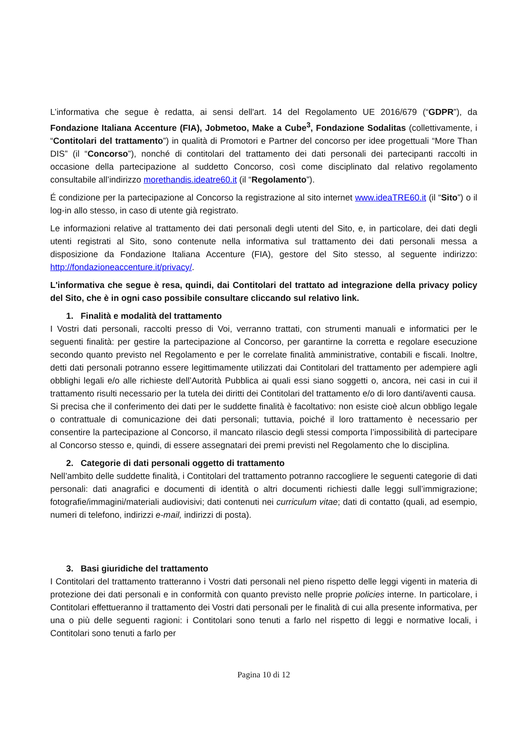L’informativa che segue è redatta, ai sensi dell'art. 14 del Regolamento UE 2016/679 (“GDPR”), da Fondazione Italiana Accenture (FIA), Jobmetoo, Make a Cube<sup>3</sup>, Fondazione Sodalitas (collettivamente, i “Contitolari del trattamento”) in qualità di Promotori e Partner del concorso per idee progettuali “More Than DIS” (il “Concorso”), nonché di contitolari del trattamento dei dati personali dei partecipanti raccolti in occasione della partecipazione al suddetto Concorso, così come disciplinato dal relativo regolamento consultabile all’indirizzo morethandis.ideatre60.it (il “Regolamento”).
É condizione per la partecipazione al Concorso la registrazione al sito internet www.ideaTRE60.it (il “Sito”) o il log-in allo stesso, in caso di utente già registrato.
Le informazioni relative al trattamento dei dati personali degli utenti del Sito, e, in particolare, dei dati degli utenti registrati al Sito, sono contenute nella informativa sul trattamento dei dati personali messa a disposizione da Fondazione Italiana Accenture (FIA), gestore del Sito stesso, al seguente indirizzo: http://fondazioneaccenture.it/privacy/.
L'informativa che segue è resa, quindi, dai Contitolari del trattato ad integrazione della privacy policy del Sito, che è in ogni caso possibile consultare cliccando sul relativo link.
1. Finalità e modalità del trattamento
I Vostri dati personali, raccolti presso di Voi, verranno trattati, con strumenti manuali e informatici per le seguenti finalità: per gestire la partecipazione al Concorso, per garantirne la corretta e regolare esecuzione secondo quanto previsto nel Regolamento e per le correlate finalità amministrative, contabili e fiscali. Inoltre, detti dati personali potranno essere legittimamente utilizzati dai Contitolari del trattamento per adempiere agli obblighi legali e/o alle richieste dell’Autorità Pubblica ai quali essi siano soggetti o, ancora, nei casi in cui il trattamento risulti necessario per la tutela dei diritti dei Contitolari del trattamento e/o di loro danti/aventi causa.
Si precisa che il conferimento dei dati per le suddette finalità è facoltativo: non esiste cioè alcun obbligo legale o contrattuale di comunicazione dei dati personali; tuttavia, poiché il loro trattamento è necessario per consentire la partecipazione al Concorso, il mancato rilascio degli stessi comporta l’impossibilità di partecipare al Concorso stesso e, quindi, di essere assegnatari dei premi previsti nel Regolamento che lo disciplina.
2. Categorie di dati personali oggetto di trattamento
Nell’ambito delle suddette finalità, i Contitolari del trattamento potranno raccogliere le seguenti categorie di dati personali: dati anagrafici e documenti di identità o altri documenti richiesti dalle leggi sull’immigrazione; fotografie/immagini/materiali audiovisivi; dati contenuti nei curriculum vitae; dati di contatto (quali, ad esempio, numeri di telefono, indirizzi e-mail, indirizzi di posta).
3. Basi giuridiche del trattamento
I Contitolari del trattamento tratteranno i Vostri dati personali nel pieno rispetto delle leggi vigenti in materia di protezione dei dati personali e in conformità con quanto previsto nelle proprie policies interne. In particolare, i Contitolari effettueranno il trattamento dei Vostri dati personali per le finalità di cui alla presente informativa, per una o più delle seguenti ragioni: i Contitolari sono tenuti a farlo nel rispetto di leggi e normative locali, i Contitolari sono tenuti a farlo per
Pagina 10 di 12